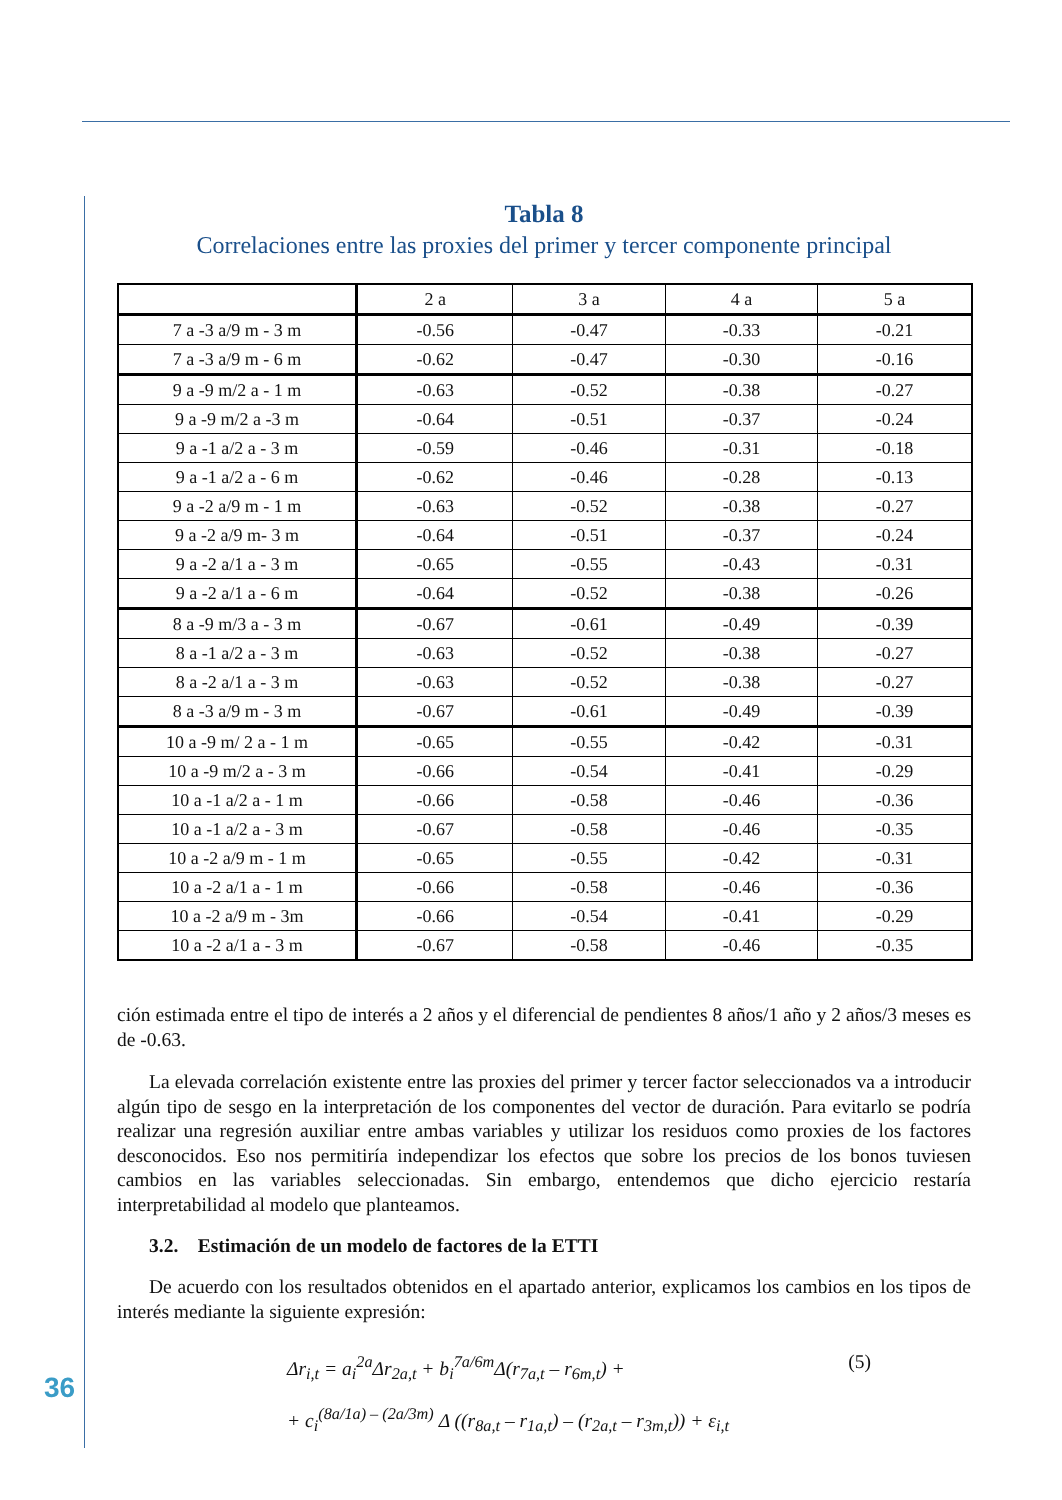Tabla 8
Correlaciones entre las proxies del primer y tercer componente principal
| | 2 a | 3 a | 4 a | 5 a |
| --- | --- | --- | --- | --- |
| 7 a -3 a/9 m - 3 m | -0.56 | -0.47 | -0.33 | -0.21 |
| 7 a -3 a/9 m - 6 m | -0.62 | -0.47 | -0.30 | -0.16 |
| 9 a -9 m/2 a - 1 m | -0.63 | -0.52 | -0.38 | -0.27 |
| 9 a -9 m/2 a -3 m | -0.64 | -0.51 | -0.37 | -0.24 |
| 9 a -1 a/2 a - 3 m | -0.59 | -0.46 | -0.31 | -0.18 |
| 9 a -1 a/2 a - 6 m | -0.62 | -0.46 | -0.28 | -0.13 |
| 9 a -2 a/9 m - 1 m | -0.63 | -0.52 | -0.38 | -0.27 |
| 9 a -2 a/9 m- 3 m | -0.64 | -0.51 | -0.37 | -0.24 |
| 9 a -2 a/1 a - 3 m | -0.65 | -0.55 | -0.43 | -0.31 |
| 9 a -2 a/1 a - 6 m | -0.64 | -0.52 | -0.38 | -0.26 |
| 8 a -9 m/3 a - 3 m | -0.67 | -0.61 | -0.49 | -0.39 |
| 8 a -1 a/2 a - 3 m | -0.63 | -0.52 | -0.38 | -0.27 |
| 8 a -2 a/1 a - 3 m | -0.63 | -0.52 | -0.38 | -0.27 |
| 8 a -3 a/9 m - 3 m | -0.67 | -0.61 | -0.49 | -0.39 |
| 10 a -9 m/ 2 a - 1 m | -0.65 | -0.55 | -0.42 | -0.31 |
| 10 a -9 m/2 a - 3 m | -0.66 | -0.54 | -0.41 | -0.29 |
| 10 a -1 a/2 a - 1 m | -0.66 | -0.58 | -0.46 | -0.36 |
| 10 a -1 a/2 a - 3 m | -0.67 | -0.58 | -0.46 | -0.35 |
| 10 a -2 a/9 m - 1 m | -0.65 | -0.55 | -0.42 | -0.31 |
| 10 a -2 a/1 a - 1 m | -0.66 | -0.58 | -0.46 | -0.36 |
| 10 a -2 a/9 m - 3m | -0.66 | -0.54 | -0.41 | -0.29 |
| 10 a -2 a/1 a - 3 m | -0.67 | -0.58 | -0.46 | -0.35 |
ción estimada entre el tipo de interés a 2 años y el diferencial de pendientes 8 años/1 año y 2 años/3 meses es de -0.63.
La elevada correlación existente entre las proxies del primer y tercer factor seleccionados va a introducir algún tipo de sesgo en la interpretación de los componentes del vector de duración. Para evitarlo se podría realizar una regresión auxiliar entre ambas variables y utilizar los residuos como proxies de los factores desconocidos. Eso nos permitiría independizar los efectos que sobre los precios de los bonos tuviesen cambios en las variables seleccionadas. Sin embargo, entendemos que dicho ejercicio restaría interpretabilidad al modelo que planteamos.
3.2. Estimación de un modelo de factores de la ETTI
De acuerdo con los resultados obtenidos en el apartado anterior, explicamos los cambios en los tipos de interés mediante la siguiente expresión:
Δr<sub>i,t</sub> = a<sub>i</sub><sup>2a</sup>Δr<sub>2a,t</sub> + b<sub>i</sub><sup>7a/6m</sup>Δ(r<sub>7a,t</sub> – r<sub>6m,t</sub>) + (5)
+ c<sub>i</sub><sup>(8a/1a) – (2a/3m)</sup> Δ ((r<sub>8a,t</sub> – r<sub>1a,t</sub>) – (r<sub>2a,t</sub> – r<sub>3m,t</sub>)) + ε<sub>i,t</sub>
36